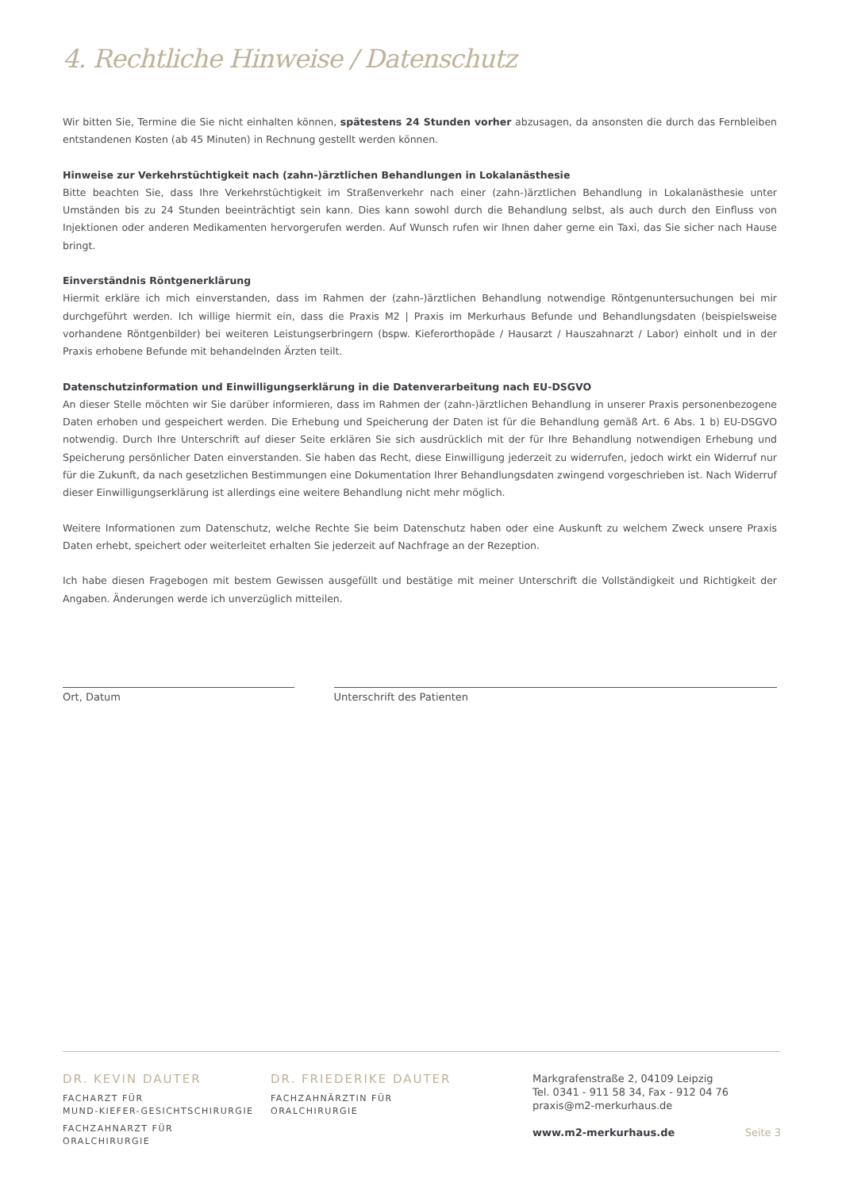4. Rechtliche Hinweise / Datenschutz
Wir bitten Sie, Termine die Sie nicht einhalten können, spätestens 24 Stunden vorher abzusagen, da ansonsten die durch das Fernbleiben entstandenen Kosten (ab 45 Minuten) in Rechnung gestellt werden können.
Hinweise zur Verkehrstüchtigkeit nach (zahn-)ärztlichen Behandlungen in Lokalanästhesie
Bitte beachten Sie, dass Ihre Verkehrstüchtigkeit im Straßenverkehr nach einer (zahn-)ärztlichen Behandlung in Lokalanästhesie unter Umständen bis zu 24 Stunden beeinträchtigt sein kann. Dies kann sowohl durch die Behandlung selbst, als auch durch den Einfluss von Injektionen oder anderen Medikamenten hervorgerufen werden. Auf Wunsch rufen wir Ihnen daher gerne ein Taxi, das Sie sicher nach Hause bringt.
Einverständnis Röntgenerklärung
Hiermit erkläre ich mich einverstanden, dass im Rahmen der (zahn-)ärztlichen Behandlung notwendige Röntgenuntersuchungen bei mir durchgeführt werden. Ich willige hiermit ein, dass die Praxis M2 | Praxis im Merkurhaus Befunde und Behandlungsdaten (beispielsweise vorhandene Röntgenbilder) bei weiteren Leistungserbringern (bspw. Kieferorthopäde / Hausarzt / Hauszahnarzt / Labor) einholt und in der Praxis erhobene Befunde mit behandelnden Ärzten teilt.
Datenschutzinformation und Einwilligungserklärung in die Datenverarbeitung nach EU-DSGVO
An dieser Stelle möchten wir Sie darüber informieren, dass im Rahmen der (zahn-)ärztlichen Behandlung in unserer Praxis personenbezogene Daten erhoben und gespeichert werden. Die Erhebung und Speicherung der Daten ist für die Behandlung gemäß Art. 6 Abs. 1 b) EU-DSGVO notwendig. Durch Ihre Unterschrift auf dieser Seite erklären Sie sich ausdrücklich mit der für Ihre Behandlung notwendigen Erhebung und Speicherung persönlicher Daten einverstanden. Sie haben das Recht, diese Einwilligung jederzeit zu widerrufen, jedoch wirkt ein Widerruf nur für die Zukunft, da nach gesetzlichen Bestimmungen eine Dokumentation Ihrer Behandlungsdaten zwingend vorgeschrieben ist. Nach Widerruf dieser Einwilligungserklärung ist allerdings eine weitere Behandlung nicht mehr möglich.
Weitere Informationen zum Datenschutz, welche Rechte Sie beim Datenschutz haben oder eine Auskunft zu welchem Zweck unsere Praxis Daten erhebt, speichert oder weiterleitet erhalten Sie jederzeit auf Nachfrage an der Rezeption.
Ich habe diesen Fragebogen mit bestem Gewissen ausgefüllt und bestätige mit meiner Unterschrift die Vollständigkeit und Richtigkeit der Angaben. Änderungen werde ich unverzüglich mitteilen.
Ort, Datum Unterschrift des Patienten
DR. KEVIN DAUTER
FACHARZT FÜR
MUND-KIEFER-GESICHTSCHIRURGIE
FACHZAHNARZT FÜR
ORALCHIRURGIE
DR. FRIEDERIKE DAUTER
FACHZAHNÄRZTIN FÜR
ORALCHIRURGIE
Markgrafenstraße 2, 04109 Leipzig
Tel. 0341 - 911 58 34, Fax - 912 04 76
praxis@m2-merkurhaus.de
www.m2-merkurhaus.de Seite 3